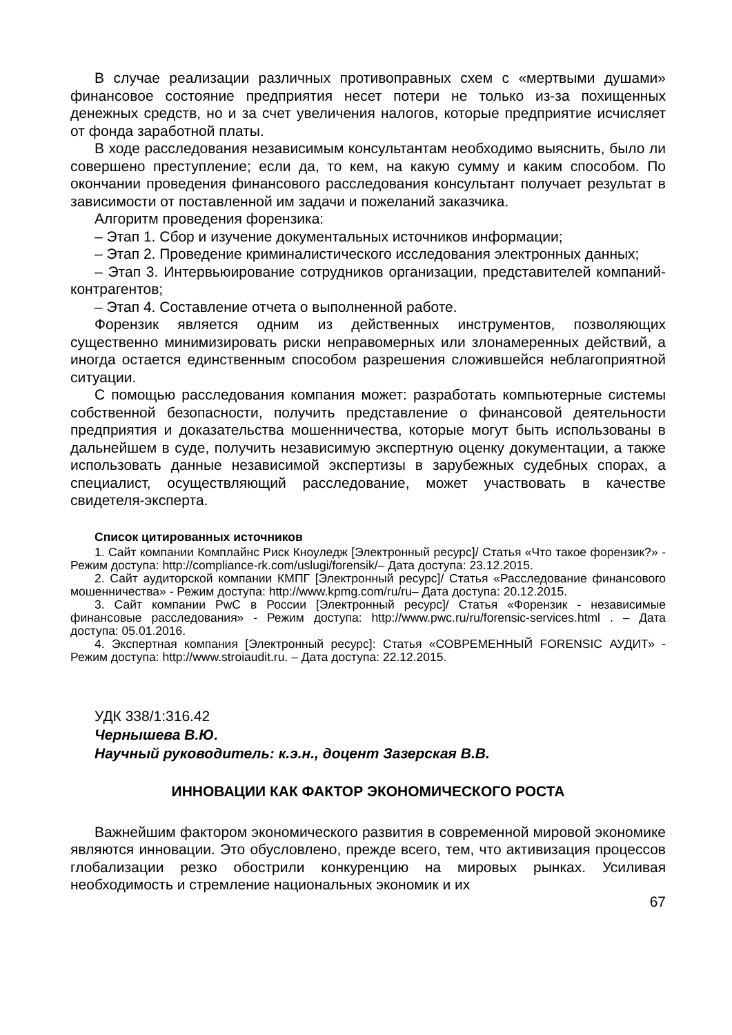В случае реализации различных противоправных схем с «мертвыми душами» финансовое состояние предприятия несет потери не только из-за похищенных денежных средств, но и за счет увеличения налогов, которые предприятие исчисляет от фонда заработной платы.
В ходе расследования независимым консультантам необходимо выяснить, было ли совершено преступление; если да, то кем, на какую сумму и каким способом. По окончании проведения финансового расследования консультант получает результат в зависимости от поставленной им задачи и пожеланий заказчика.
Алгоритм проведения форензика:
– Этап 1. Сбор и изучение документальных источников информации;
– Этап 2. Проведение криминалистического исследования электронных данных;
– Этап 3. Интервьюирование сотрудников организации, представителей компаний-контрагентов;
– Этап 4. Составление отчета о выполненной работе.
Форензик является одним из действенных инструментов, позволяющих существенно минимизировать риски неправомерных или злонамеренных действий, а иногда остается единственным способом разрешения сложившейся неблагоприятной ситуации.
С помощью расследования компания может: разработать компьютерные системы собственной безопасности, получить представление о финансовой деятельности предприятия и доказательства мошенничества, которые могут быть использованы в дальнейшем в суде, получить независимую экспертную оценку документации, а также использовать данные независимой экспертизы в зарубежных судебных спорах, а специалист, осуществляющий расследование, может участвовать в качестве свидетеля-эксперта.
Список цитированных источников
1. Сайт компании Комплайнс Риск Кноуледж [Электронный ресурс]/ Статья «Что такое форензик?» - Режим доступа: http://compliance-rk.com/uslugi/forensik/– Дата доступа: 23.12.2015.
2. Сайт аудиторской компании КМПГ [Электронный ресурс]/ Статья «Расследование финансового мошенничества» - Режим доступа: http://www.kpmg.com/ru/ru– Дата доступа: 20.12.2015.
3. Сайт компании PwC в России [Электронный ресурс]/ Статья «Форензик - независимые финансовые расследования» - Режим доступа: http://www.pwc.ru/ru/forensic-services.html . – Дата доступа: 05.01.2016.
4. Экспертная компания [Электронный ресурс]: Статья «СОВРЕМЕННЫЙ FORENSIC АУДИТ» - Режим доступа: http://www.stroiaudit.ru. – Дата доступа: 22.12.2015.
УДК 338/1:316.42
Чернышева В.Ю.
Научный руководитель: к.э.н., доцент Зазерская В.В.
ИННОВАЦИИ КАК ФАКТОР ЭКОНОМИЧЕСКОГО РОСТА
Важнейшим фактором экономического развития в современной мировой экономике являются инновации. Это обусловлено, прежде всего, тем, что активизация процессов глобализации резко обострили конкуренцию на мировых рынках. Усиливая необходимость и стремление национальных экономик и их
67